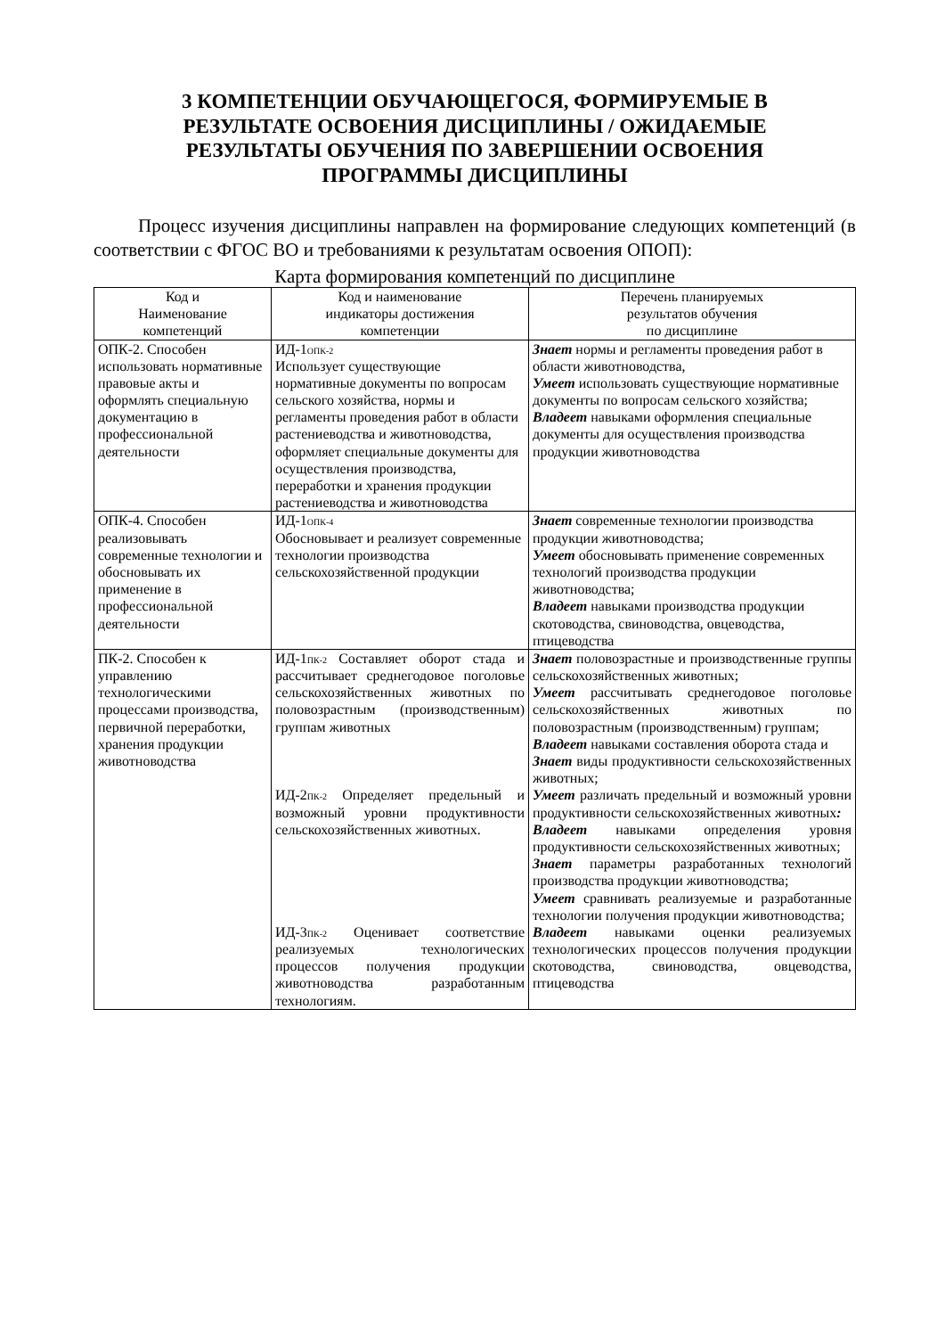3 КОМПЕТЕНЦИИ ОБУЧАЮЩЕГОСЯ, ФОРМИРУЕМЫЕ В РЕЗУЛЬТАТЕ ОСВОЕНИЯ ДИСЦИПЛИНЫ / ОЖИДАЕМЫЕ РЕЗУЛЬТАТЫ ОБУЧЕНИЯ ПО ЗАВЕРШЕНИИ ОСВОЕНИЯ ПРОГРАММЫ ДИСЦИПЛИНЫ
Процесс изучения дисциплины направлен на формирование следующих компетенций (в соответствии с ФГОС ВО и требованиями к результатам освоения ОПОП):
Карта формирования компетенций по дисциплине
| Код и Наименование компетенций | Код и наименование индикаторы достижения компетенции | Перечень планируемых результатов обучения по дисциплине |
| --- | --- | --- |
| ОПК-2. Способен использовать нормативные правовые акты и оформлять специальную документацию в профессиональной деятельности | ИД-1<sub>ОПК-2</sub> Использует существующие нормативные документы по вопросам сельского хозяйства, нормы и регламенты проведения работ в области растениеводства и животноводства, оформляет специальные документы для осуществления производства, переработки и хранения продукции растениеводства и животноводства | Знает нормы и регламенты проведения работ в области животноводства, Умеет использовать существующие нормативные документы по вопросам сельского хозяйства; Владеет навыками оформления специальные документы для осуществления производства продукции животноводства |
| ОПК-4. Способен реализовывать современные технологии и обосновывать их применение в профессиональной деятельности | ИД-1<sub>ОПК-4</sub> Обосновывает и реализует современные технологии производства сельскохозяйственной продукции | Знает современные технологии производства продукции животноводства; Умеет обосновывать применение современных технологий производства продукции животноводства; Владеет навыками производства продукции скотоводства, свиноводства, овцеводства, птицеводства |
| ПК-2. Способен к управлению технологическими процессами производства, первичной переработки, хранения продукции животноводства | ИД-1<sub>ПК-2</sub> Составляет оборот стада и рассчитывает среднегодовое поголовье сельскохозяйственных животных по половозрастным (производственным) группам животных ИД-2<sub>ПК-2</sub> Определяет предельный и возможный уровни продуктивности сельскохозяйственных животных. ИД-3<sub>ПК-2</sub> Оценивает соответствие реализуемых технологических процессов получения продукции животноводства разработанным технологиям. | Знает половозрастные и производственные группы сельскохозяйственных животных; Умеет рассчитывать среднегодовое поголовье сельскохозяйственных животных по половозрастным (производственным) группам; Владеет навыками составления оборота стада и Знает виды продуктивности сельскохозяйственных животных; Умеет различать предельный и возможный уровни продуктивности сельскохозяйственных животных : Владеет навыками определения уровня продуктивности сельскохозяйственных животных; Знает параметры разработанных технологий производства продукции животноводства; Умеет сравнивать реализуемые и разработанные технологии получения продукции животноводства; Владеет навыками оценки реализуемых технологических процессов получения продукции скотоводства, свиноводства, овцеводства, птицеводства |